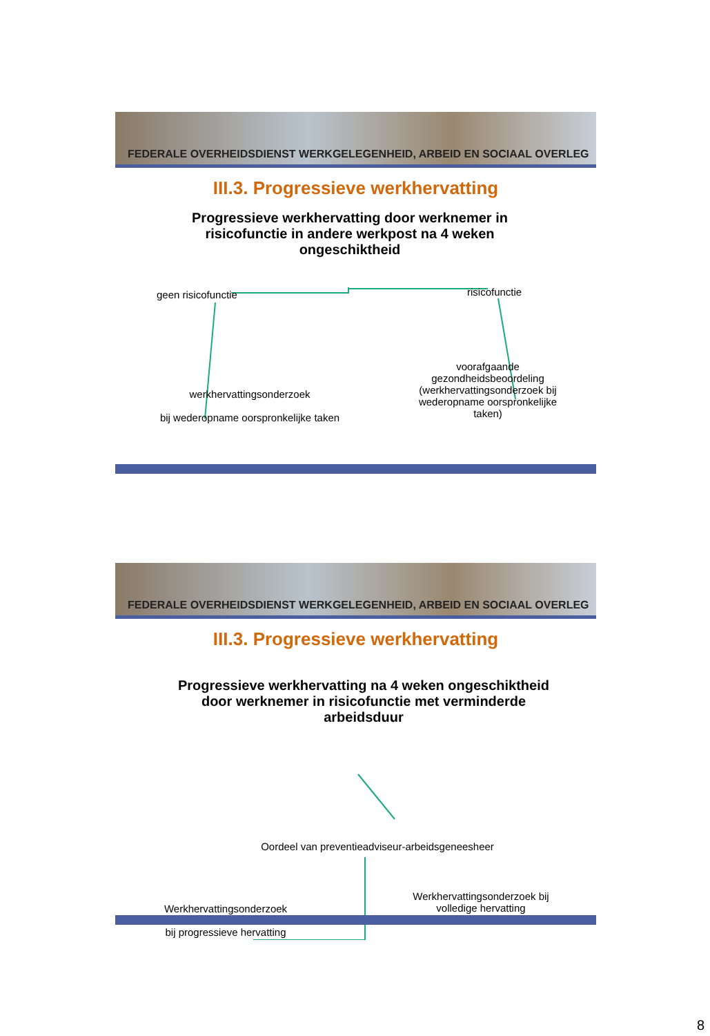FEDERALE OVERHEIDSDIENST WERKGELEGENHEID, ARBEID EN SOCIAAL OVERLEG
III.3. Progressieve werkhervatting
Progressieve werkhervatting door werknemer in risicofunctie in andere werkpost na 4 weken ongeschiktheid
geen risicofunctie risicofunctie
werkhervattingsonderzoek
bij wederopname oorspronkelijke taken
voorafgaande gezondheidsbeoordeling (werkhervattingsonderzoek bij wederopname oorspronkelijke taken)
FEDERALE OVERHEIDSDIENST WERKGELEGENHEID, ARBEID EN SOCIAAL OVERLEG
III.3. Progressieve werkhervatting
Progressieve werkhervatting na 4 weken ongeschiktheid door werknemer in risicofunctie met verminderde arbeidsduur
Oordeel van preventieadviseur-arbeidsgeneesheer
Werkhervattingsonderzoek
bij progressieve hervatting
Werkhervattingsonderzoek bij volledige hervatting
8